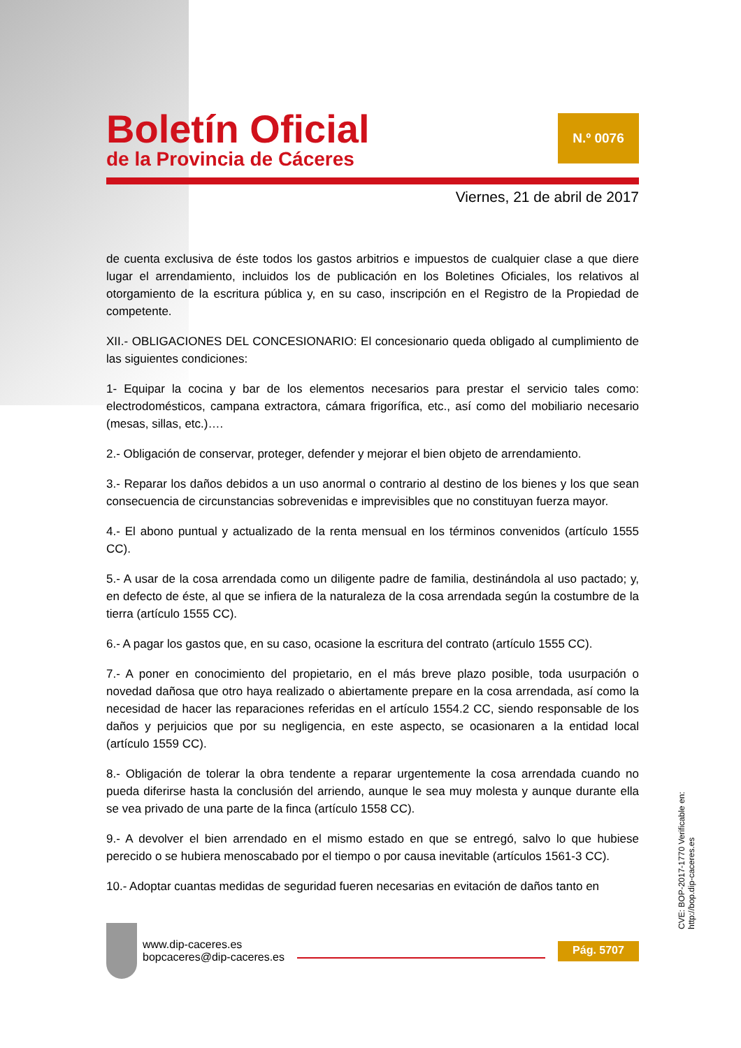Boletín Oficial
de la Provincia de Cáceres
N.º 0076
Viernes, 21 de abril de 2017
de cuenta exclusiva de éste todos los gastos arbitrios e impuestos de cualquier clase a que diere lugar el arrendamiento, incluidos los de publicación en los Boletines Oficiales, los relativos al otorgamiento de la escritura pública y, en su caso, inscripción en el Registro de la Propiedad de competente.
XII.- OBLIGACIONES DEL CONCESIONARIO: El concesionario queda obligado al cumplimiento de las siguientes condiciones:
1- Equipar la cocina y bar de los elementos necesarios para prestar el servicio tales como: electrodomésticos, campana extractora, cámara frigorífica, etc., así como del mobiliario necesario (mesas, sillas, etc.)….
2.- Obligación de conservar, proteger, defender y mejorar el bien objeto de arrendamiento.
3.- Reparar los daños debidos a un uso anormal o contrario al destino de los bienes y los que sean consecuencia de circunstancias sobrevenidas e imprevisibles que no constituyan fuerza mayor.
4.- El abono puntual y actualizado de la renta mensual en los términos convenidos (artículo 1555 CC).
5.- A usar de la cosa arrendada como un diligente padre de familia, destinándola al uso pactado; y, en defecto de éste, al que se infiera de la naturaleza de la cosa arrendada según la costumbre de la tierra (artículo 1555 CC).
6.- A pagar los gastos que, en su caso, ocasione la escritura del contrato (artículo 1555 CC).
7.- A poner en conocimiento del propietario, en el más breve plazo posible, toda usurpación o novedad dañosa que otro haya realizado o abiertamente prepare en la cosa arrendada, así como la necesidad de hacer las reparaciones referidas en el artículo 1554.2 CC, siendo responsable de los daños y perjuicios que por su negligencia, en este aspecto, se ocasionaren a la entidad local (artículo 1559 CC).
8.- Obligación de tolerar la obra tendente a reparar urgentemente la cosa arrendada cuando no pueda diferirse hasta la conclusión del arriendo, aunque le sea muy molesta y aunque durante ella se vea privado de una parte de la finca (artículo 1558 CC).
9.- A devolver el bien arrendado en el mismo estado en que se entregó, salvo lo que hubiese perecido o se hubiera menoscabado por el tiempo o por causa inevitable (artículos 1561-3 CC).
10.- Adoptar cuantas medidas de seguridad fueren necesarias en evitación de daños tanto en
www.dip-caceres.es
bopcaceres@dip-caceres.es
Pág. 5707
CVE: BOP-2017-1770 Verificable en: http://bop.dip-caceres.es